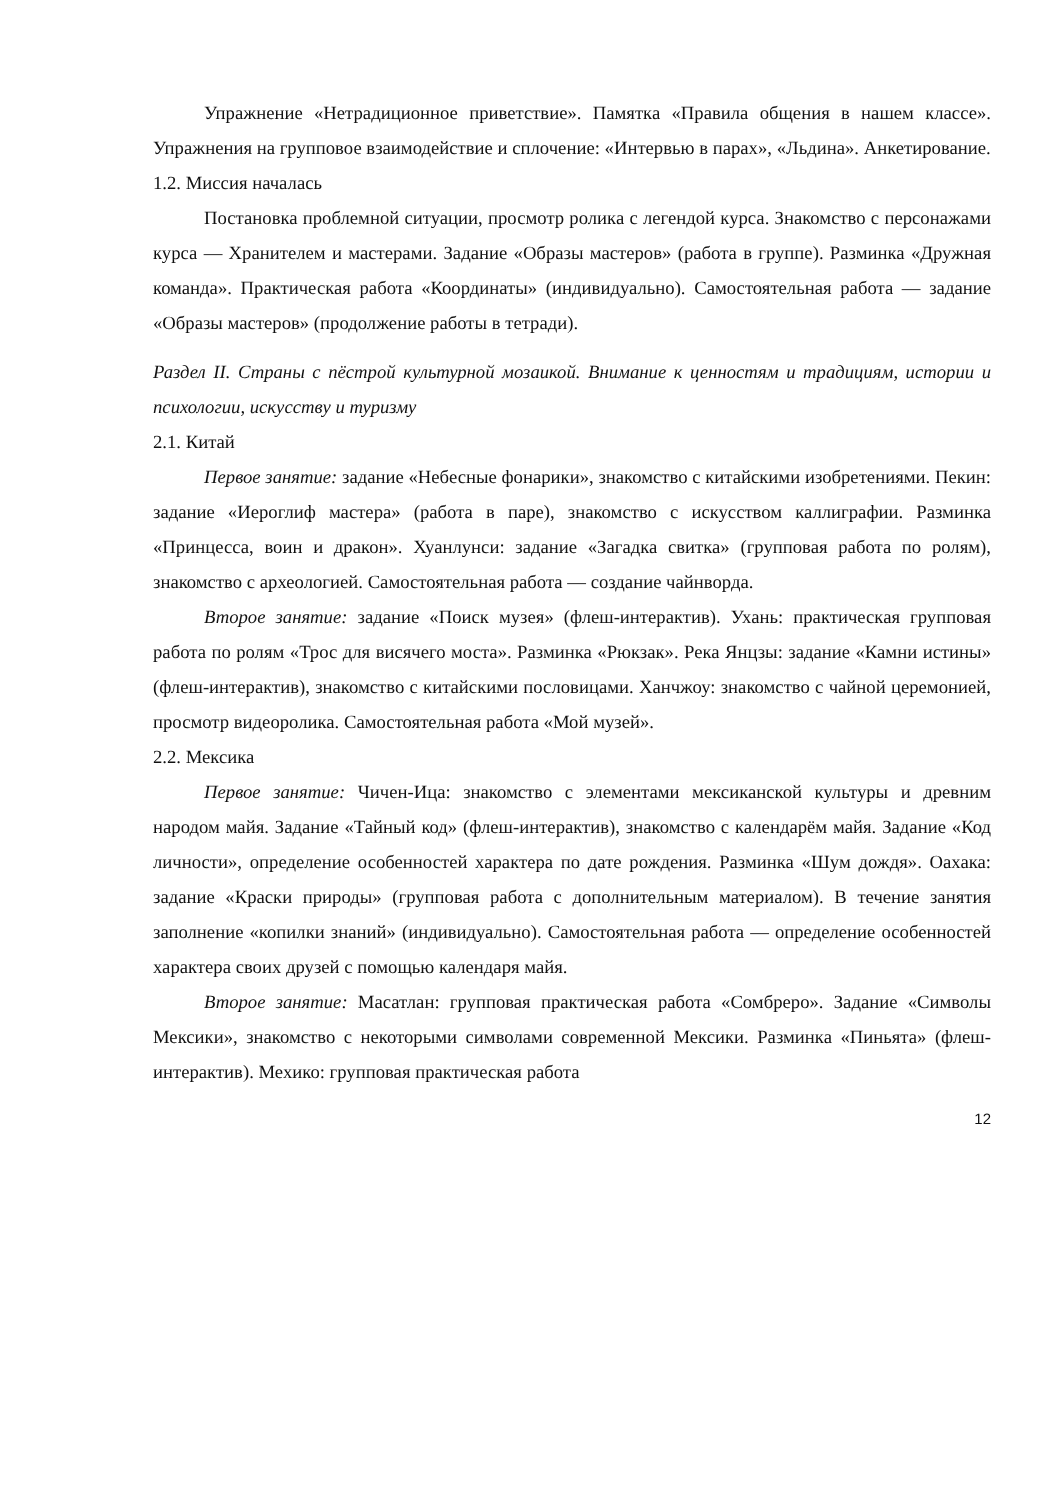Упражнение «Нетрадиционное приветствие». Памятка «Правила общения в нашем классе». Упражнения на групповое взаимодействие и сплочение: «Интервью в парах», «Льдина». Анкетирование.
1.2. Миссия началась
Постановка проблемной ситуации, просмотр ролика с легендой курса. Знакомство с персонажами курса — Хранителем и мастерами. Задание «Образы мастеров» (работа в группе). Разминка «Дружная команда». Практическая работа «Координаты» (индивидуально). Самостоятельная работа — задание «Образы мастеров» (продолжение работы в тетради).
Раздел II. Страны с пёстрой культурной мозаикой. Внимание к ценностям и традициям, истории и психологии, искусству и туризму
2.1. Китай
Первое занятие: задание «Небесные фонарики», знакомство с китайскими изобретениями. Пекин: задание «Иероглиф мастера» (работа в паре), знакомство с искусством каллиграфии. Разминка «Принцесса, воин и дракон». Хуанлунси: задание «Загадка свитка» (групповая работа по ролям), знакомство с археологией. Самостоятельная работа — создание чайнворда.
Второе занятие: задание «Поиск музея» (флеш-интерактив). Ухань: практическая групповая работа по ролям «Трос для висячего моста». Разминка «Рюкзак». Река Янцзы: задание «Камни истины» (флеш-интерактив), знакомство с китайскими пословицами. Ханчжоу: знакомство с чайной церемонией, просмотр видеоролика. Самостоятельная работа «Мой музей».
2.2. Мексика
Первое занятие: Чичен-Ица: знакомство с элементами мексиканской культуры и древним народом майя. Задание «Тайный код» (флеш-интерактив), знакомство с календарём майя. Задание «Код личности», определение особенностей характера по дате рождения. Разминка «Шум дождя». Оахака: задание «Краски природы» (групповая работа с дополнительным материалом). В течение занятия заполнение «копилки знаний» (индивидуально). Самостоятельная работа — определение особенностей характера своих друзей с помощью календаря майя.
Второе занятие: Масатлан: групповая практическая работа «Сомбреро». Задание «Символы Мексики», знакомство с некоторыми символами современной Мексики. Разминка «Пиньята» (флеш-интерактив). Мехико: групповая практическая работа
12